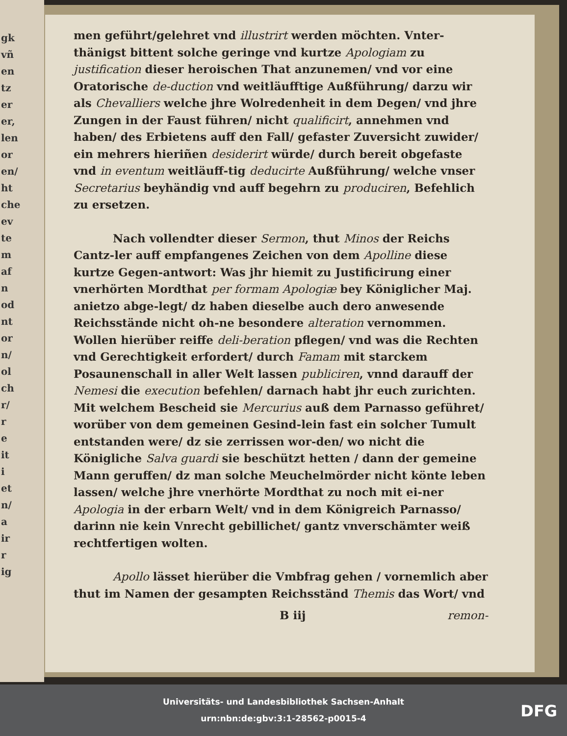gk
vñ
en
tz
er
er,
len
or
en/
ht
che
ev
te
m
af
n
od
nt
or
n/
ol
ch
r/
r
e
it
i
et
n/
a
ir
r
ig
men geführt/gelehret vnd illustrirt werden möchten. Vnter-thänigst bittent solche geringe vnd kurtze Apologiam zu justification dieser heroischen That anzunemen/ vnd vor eine Oratorische de-duction vnd weitläufftige Außführung/ darzu wir als Chevalliers welche jhre Wolredenheit in dem Degen/ vnd jhre Zungen in der Faust führen/ nicht qualificirt, annehmen vnd haben/ des Erbietens auff den Fall/ gefaster Zuversicht zuwider/ ein mehrers hieriñen desiderirt würde/ durch bereit obgefaste vnd in eventum weitläuff-tig deducirte Außführung/ welche vnser Secretarius beyhändig vnd auff begehrn zu produciren, Befehlich zu ersetzen.
Nach vollendter dieser Sermon, thut Minos der Reichs Cantz-ler auff empfangenes Zeichen von dem Apolline diese kurtze Gegen-antwort: Was jhr hiemit zu Justificirung einer vnerhörten Mordthat per formam Apologiæ bey Königlicher Maj. anietzo abge-legt/ dz haben dieselbe auch dero anwesende Reichsstände nicht oh-ne besondere alteration vernommen. Wollen hierüber reiffe deli-beration pflegen/ vnd was die Rechten vnd Gerechtigkeit erfordert/ durch Famam mit starckem Posaunenschall in aller Welt lassen publiciren, vnnd darauff der Nemesi die execution befehlen/ darnach habt jhr euch zurichten. Mit welchem Bescheid sie Mercurius auß dem Parnasso geführet/ worüber von dem gemeinen Gesind-lein fast ein solcher Tumult entstanden were/ dz sie zerrissen wor-den/ wo nicht die Königliche Salva guardi sie beschützt hetten / dann der gemeine Mann geruffen/ dz man solche Meuchelmörder nicht könte leben lassen/ welche jhre vnerhörte Mordthat zu noch mit ei-ner Apologia in der erbarn Welt/ vnd in dem Königreich Parnasso/ darinn nie kein Vnrecht gebillichet/ gantz vnverschämter weiß rechtfertigen wolten.
Apollo lässet hierüber die Vmbfrag gehen / vornemlich aber thut im Namen der gesampten Reichsständ Themis das Wort/ vnd
B iij remon-
Universitäts- und Landesbibliothek Sachsen-Anhalt
urn:nbn:de:gbv:3:1-28562-p0015-4
DFG